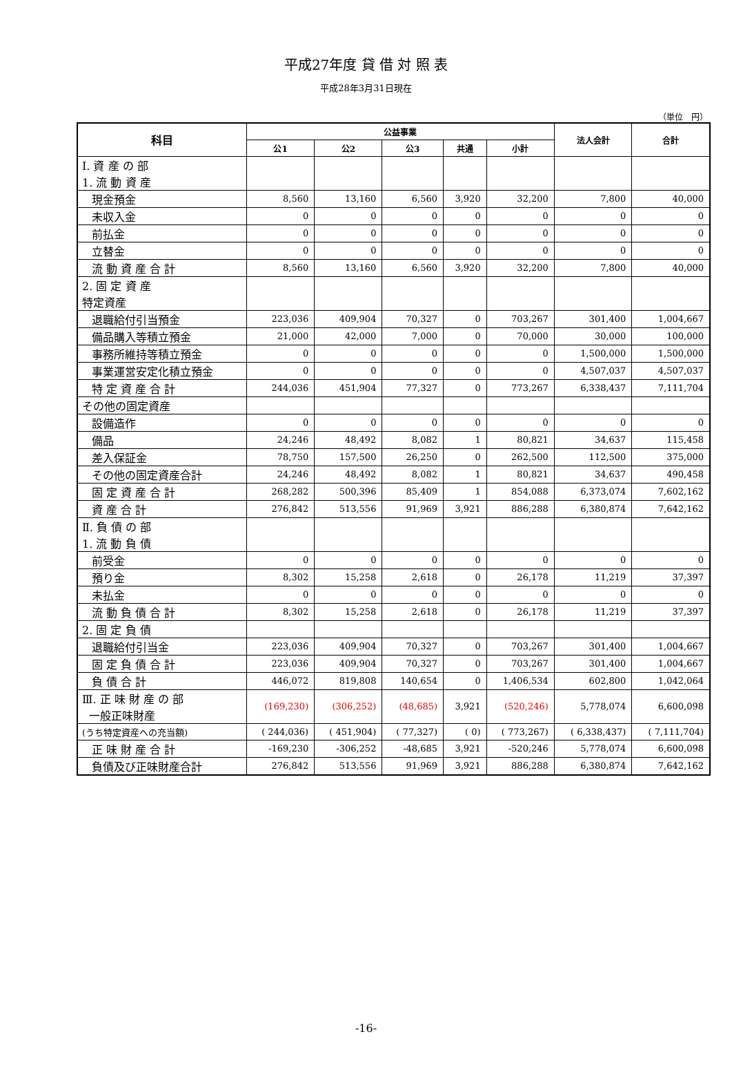平成27年度 貸 借 対 照 表
平成28年3月31日現在
（単位　円）
| 科目 | 公益事業 | | | | | 法人会計 | 合計 |
| --- | --- | --- | --- | --- | --- | --- | --- |
| | 公1 | 公2 | 公3 | 共通 | 小計 | | |
| Ⅰ. 資 産 の 部 1. 流 動 資 産 | | | | | | | |
| 現金預金 | 8,560 | 13,160 | 6,560 | 3,920 | 32,200 | 7,800 | 40,000 |
| 未収入金 | 0 | 0 | 0 | 0 | 0 | 0 | 0 |
| 前払金 | 0 | 0 | 0 | 0 | 0 | 0 | 0 |
| 立替金 | 0 | 0 | 0 | 0 | 0 | 0 | 0 |
| 流 動 資 産 合 計 | 8,560 | 13,160 | 6,560 | 3,920 | 32,200 | 7,800 | 40,000 |
| 2. 固 定 資 産 特定資産 | | | | | | | |
| 退職給付引当預金 | 223,036 | 409,904 | 70,327 | 0 | 703,267 | 301,400 | 1,004,667 |
| 備品購入等積立預金 | 21,000 | 42,000 | 7,000 | 0 | 70,000 | 30,000 | 100,000 |
| 事務所維持等積立預金 | 0 | 0 | 0 | 0 | 0 | 1,500,000 | 1,500,000 |
| 事業運営安定化積立預金 | 0 | 0 | 0 | 0 | 0 | 4,507,037 | 4,507,037 |
| 特 定 資 産 合 計 | 244,036 | 451,904 | 77,327 | 0 | 773,267 | 6,338,437 | 7,111,704 |
| その他の固定資産 | | | | | | | |
| 設備造作 | 0 | 0 | 0 | 0 | 0 | 0 | 0 |
| 備品 | 24,246 | 48,492 | 8,082 | 1 | 80,821 | 34,637 | 115,458 |
| 差入保証金 | 78,750 | 157,500 | 26,250 | 0 | 262,500 | 112,500 | 375,000 |
| その他の固定資産合計 | 24,246 | 48,492 | 8,082 | 1 | 80,821 | 34,637 | 490,458 |
| 固 定 資 産 合 計 | 268,282 | 500,396 | 85,409 | 1 | 854,088 | 6,373,074 | 7,602,162 |
| 資 産 合 計 | 276,842 | 513,556 | 91,969 | 3,921 | 886,288 | 6,380,874 | 7,642,162 |
| Ⅱ. 負 債 の 部 1. 流 動 負 債 | | | | | | | |
| 前受金 | 0 | 0 | 0 | 0 | 0 | 0 | 0 |
| 預り金 | 8,302 | 15,258 | 2,618 | 0 | 26,178 | 11,219 | 37,397 |
| 未払金 | 0 | 0 | 0 | 0 | 0 | 0 | 0 |
| 流 動 負 債 合 計 | 8,302 | 15,258 | 2,618 | 0 | 26,178 | 11,219 | 37,397 |
| 2. 固 定 負 債 | | | | | | | |
| 退職給付引当金 | 223,036 | 409,904 | 70,327 | 0 | 703,267 | 301,400 | 1,004,667 |
| 固 定 負 債 合 計 | 223,036 | 409,904 | 70,327 | 0 | 703,267 | 301,400 | 1,004,667 |
| 負 債 合 計 | 446,072 | 819,808 | 140,654 | 0 | 1,406,534 | 602,800 | 1,042,064 |
| Ⅲ. 正 味 財 産 の 部 一般正味財産 | (169,230) | (306,252) | (48,685) | 3,921 | (520,246) | 5,778,074 | 6,600,098 |
| (うち特定資産への充当額) | ( 244,036) | ( 451,904) | ( 77,327) | ( 0) | ( 773,267) | ( 6,338,437) | ( 7,111,704) |
| 正 味 財 産 合 計 | -169,230 | -306,252 | -48,685 | 3,921 | -520,246 | 5,778,074 | 6,600,098 |
| 負債及び正味財産合計 | 276,842 | 513,556 | 91,969 | 3,921 | 886,288 | 6,380,874 | 7,642,162 |
-16-